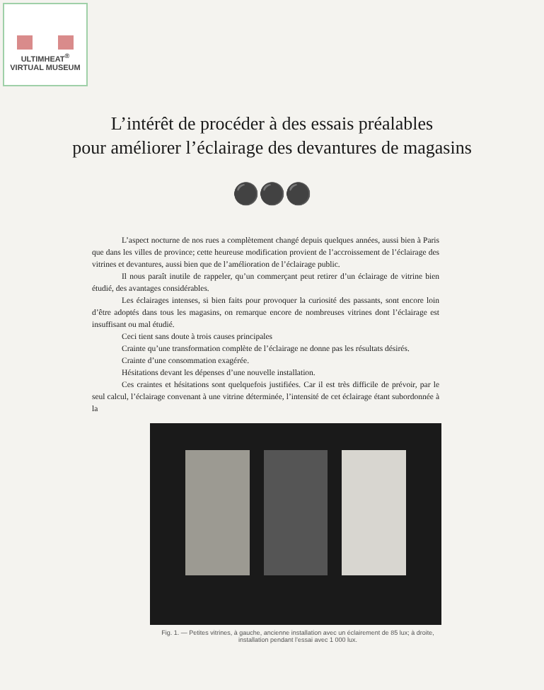ULTIMHEAT<sup>®</sup>
VIRTUAL MUSEUM
L’intérêt de procéder à des essais préalables
pour améliorer l’éclairage des devantures de magasins
⚫⚫⚫
L’aspect nocturne de nos rues a complètement changé depuis quelques années, aussi bien à Paris que dans les villes de province; cette heureuse modification provient de l’accroissement de l’éclairage des vitrines et devantures, aussi bien que de l’amélioration de l’éclairage public.
Il nous paraît inutile de rappeler, qu’un commerçant peut retirer d’un éclairage de vitrine bien étudié, des avantages considérables.
Les éclairages intenses, si bien faits pour provoquer la curiosité des passants, sont encore loin d’être adoptés dans tous les magasins, on remarque encore de nombreuses vitrines dont l’éclairage est insuffisant ou mal étudié.
Ceci tient sans doute à trois causes principales
Crainte qu’une transformation complète de l’éclairage ne donne pas les résultats désirés.
Crainte d’une consommation exagérée.
Hésitations devant les dépenses d’une nouvelle installation.
Ces craintes et hésitations sont quelquefois justifiées. Car il est très difficile de prévoir, par le seul calcul, l’éclairage convenant à une vitrine déterminée, l’intensité de cet éclairage étant subordonnée à la
Fig. 1. — Petites vitrines, à gauche, ancienne installation avec un éclairement de 85 lux; à droite, installation pendant l’essai avec 1 000 lux.